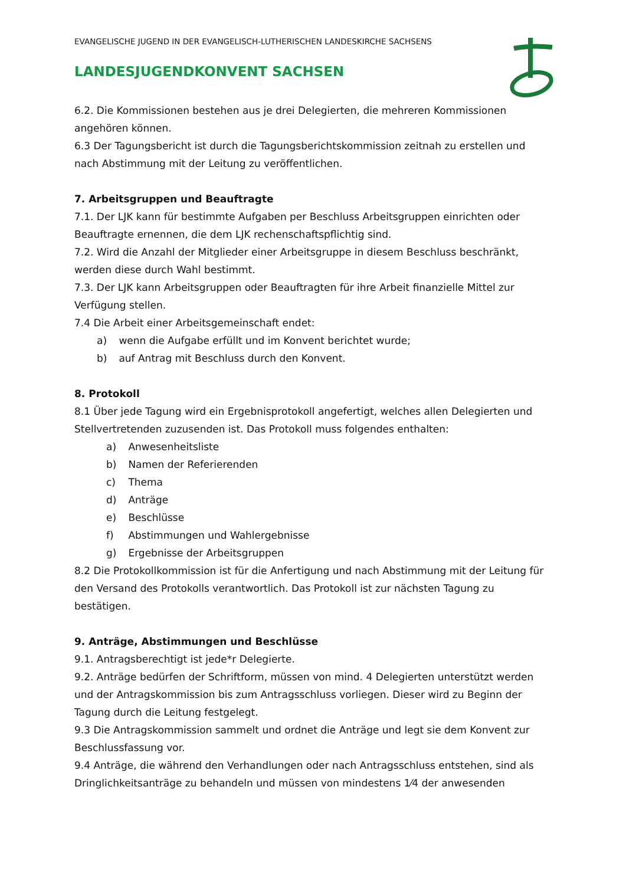EVANGELISCHE JUGEND IN DER EVANGELISCH-LUTHERISCHEN LANDESKIRCHE SACHSENS
LANDESJUGENDKONVENT SACHSEN
6.2. Die Kommissionen bestehen aus je drei Delegierten, die mehreren Kommissionen angehören können.
6.3 Der Tagungsbericht ist durch die Tagungsberichtskommission zeitnah zu erstellen und nach Abstimmung mit der Leitung zu veröffentlichen.
7. Arbeitsgruppen und Beauftragte
7.1. Der LJK kann für bestimmte Aufgaben per Beschluss Arbeitsgruppen einrichten oder Beauftragte ernennen, die dem LJK rechenschaftspflichtig sind.
7.2. Wird die Anzahl der Mitglieder einer Arbeitsgruppe in diesem Beschluss beschränkt, werden diese durch Wahl bestimmt.
7.3. Der LJK kann Arbeitsgruppen oder Beauftragten für ihre Arbeit finanzielle Mittel zur Verfügung stellen.
7.4 Die Arbeit einer Arbeitsgemeinschaft endet:
a) wenn die Aufgabe erfüllt und im Konvent berichtet wurde;
b) auf Antrag mit Beschluss durch den Konvent.
8. Protokoll
8.1 Über jede Tagung wird ein Ergebnisprotokoll angefertigt, welches allen Delegierten und Stellvertretenden zuzusenden ist. Das Protokoll muss folgendes enthalten:
a) Anwesenheitsliste
b) Namen der Referierenden
c) Thema
d) Anträge
e) Beschlüsse
f) Abstimmungen und Wahlergebnisse
g) Ergebnisse der Arbeitsgruppen
8.2 Die Protokollkommission ist für die Anfertigung und nach Abstimmung mit der Leitung für den Versand des Protokolls verantwortlich. Das Protokoll ist zur nächsten Tagung zu bestätigen.
9. Anträge, Abstimmungen und Beschlüsse
9.1. Antragsberechtigt ist jede*r Delegierte.
9.2. Anträge bedürfen der Schriftform, müssen von mind. 4 Delegierten unterstützt werden und der Antragskommission bis zum Antragsschluss vorliegen. Dieser wird zu Beginn der Tagung durch die Leitung festgelegt.
9.3 Die Antragskommission sammelt und ordnet die Anträge und legt sie dem Konvent zur Beschlussfassung vor.
9.4 Anträge, die während den Verhandlungen oder nach Antragsschluss entstehen, sind als Dringlichkeitsanträge zu behandeln und müssen von mindestens 1⁄4 der anwesenden